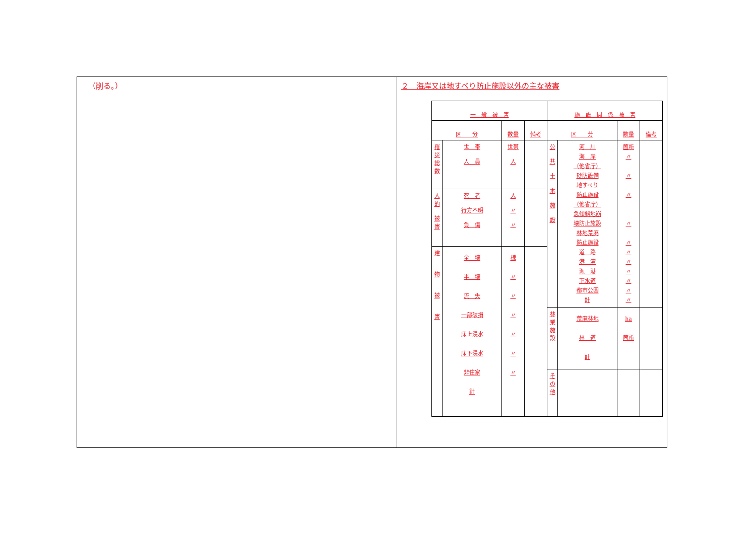（削る。） ２　海岸又は地すべり防止施設以外の主な被害
| 一 般 被 害 | | | | 施 設 関 係 被 害 | | | |
| 区 分 | | 数量 | 備考 | 区 分 | | 数量 | 備考 |
| 罹 災 総 数 | 世 帯 人 員 | 世帯 人 | | 公 共 土 木 施 設 | 河 川 海 岸 （他省庁） 砂防設備 地すべり 防止施設 （他省庁） 急傾斜地崩 壊防止施設 林地荒廃 防止施設 道 路 港 湾 漁 港 下水道 都市公園 計 | 箇所 〃 〃 〃 〃 〃 〃 〃 〃 〃 〃 〃 | |
| 人 的 被 害 | 死 者 行方不明 負 傷 | 人 〃 〃 | | | | | |
| 建 物 被 害 | 全 壊 半 壊 流 失 一部破損 床上浸水 床下浸水 非住家 計 | 棟 〃 〃 〃 〃 〃 〃 | | | | | |
| | | | | 林 業 施 設 | 荒廃林地 林 道 計 | ha 箇所 | |
| | | | | そ の 他 | | | |